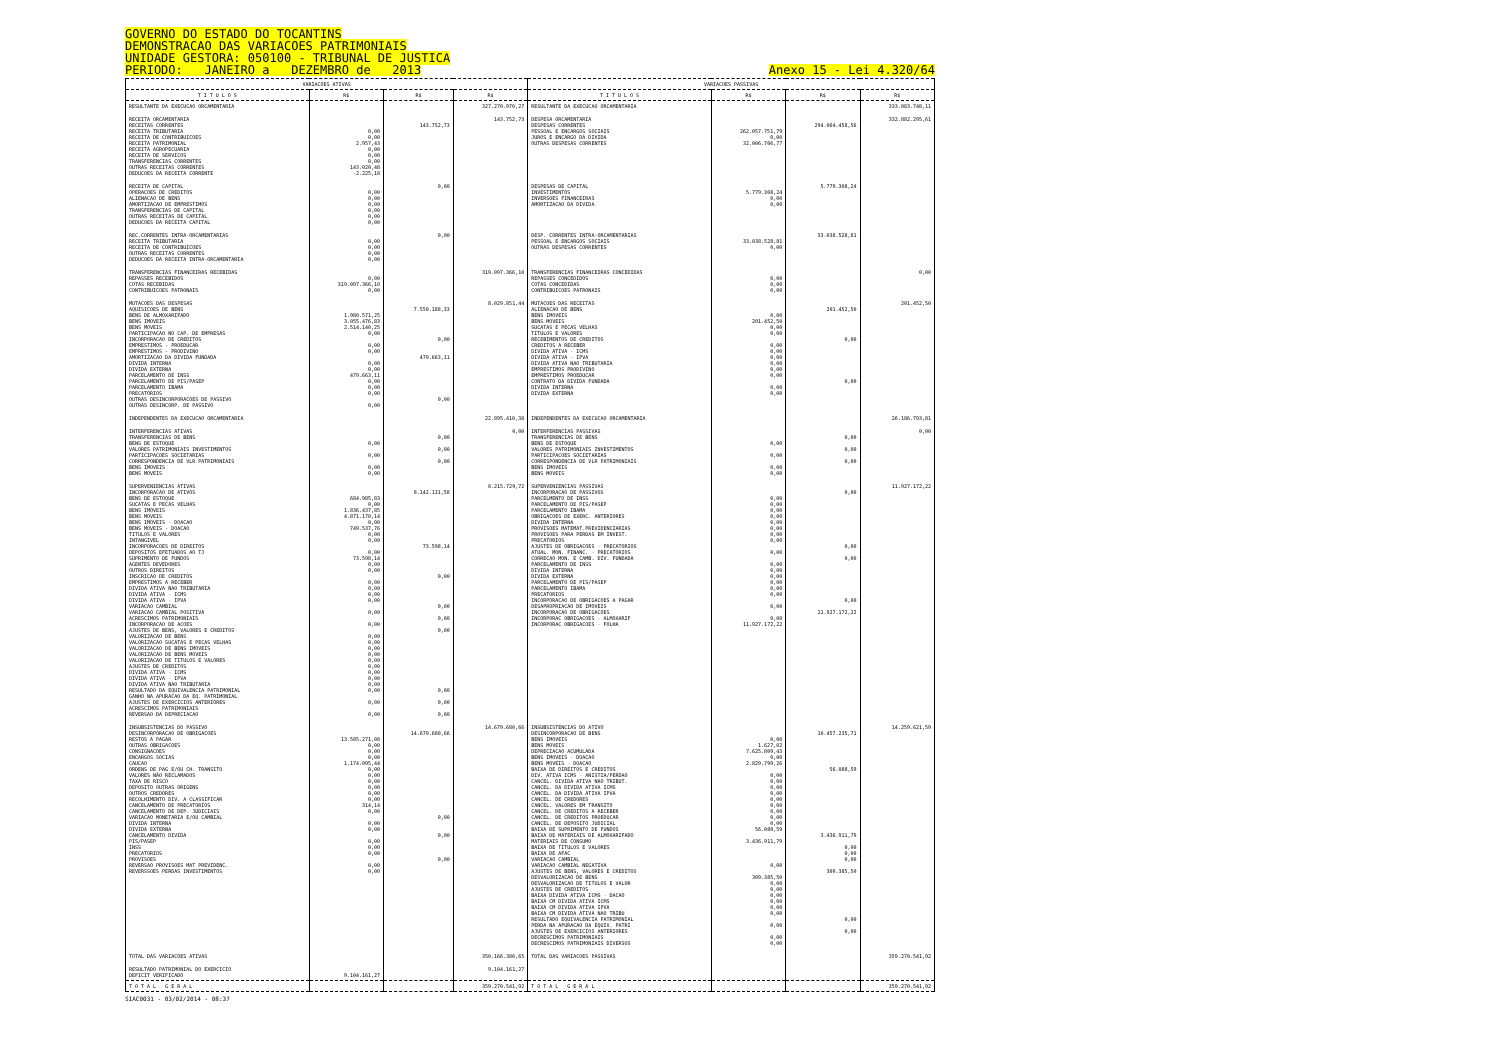GOVERNO DO ESTADO DO TOCANTINS
DEMONSTRACAO DAS VARIACOES PATRIMONIAIS
UNIDADE GESTORA: 050100 - TRIBUNAL DE JUSTICA
PERIODO: JANEIRO a DEZEMBRO de 2013 Anexo 15 - Lei 4.320/64
| VARIACOES ATIVAS | | | | VARIACOES PASSIVAS | | | |
| --- | --- | --- | --- | --- | --- | --- | --- |
| T I T U L O S | R$ | R$ | R$ | T I T U L O S | R$ | R$ | R$ |
| RESULTANTE DA EXECUCAO ORCAMENTARIA | | | 327.270.970,27 | RESULTANTE DA EXECUCAO ORCAMENTARIA | | | 333.083.748,11 |
| RECEITA ORCAMENTARIA RECEITAS CORRENTES RECEITA TRIBUTARIA RECEITA DE CONTRIBUICOES RECEITA PATRIMONIAL RECEITA AGROPECUARIA RECEITA DE SERVICOS TRANSFERENCIAS CORRENTES OUTRAS RECEITAS CORRENTES DEDUCOES DA RECEITA CORRENTE | 0,00 0,00 2.957,43 0,00 0,00 0,00 143.020,48 -2.225,18 | 143.752,73 | 143.752,73 | DESPESA ORCAMENTARIA DESPESAS CORRENTES PESSOAL E ENCARGOS SOCIAIS JUROS E ENCARGO DA DIVIDA OUTRAS DESPESAS CORRENTES | 262.057.751,79 0,00 32.006.706,77 | 294.064.458,56 | 332.882.295,61 |
| RECEITA DE CAPITAL OPERACOES DE CREDITOS ALIENACAO DE BENS AMORTIZACAO DE EMPRESTIMOS TRANSFERENCIAS DE CAPITAL OUTRAS RECEITAS DE CAPITAL DEDUCOES DA RECEITA CAPITAL | 0,00 0,00 0,00 0,00 0,00 0,00 | 0,00 | | DESPESAS DE CAPITAL INVESTIMENTOS INVERSOES FINANCEIRAS AMORTIZACAO DA DIVIDA | 5.779.308,24 0,00 0,00 | 5.779.308,24 | |
| REC.CORRENTES INTRA-ORCAMENTARIAS RECEITA TRIBUTARIA RECEITA DE CONTRIBUICOES OUTRAS RECEITAS CORRENTES DEDUCOES DA RECEITA INTRA-ORCAMENTARIA | 0,00 0,00 0,00 0,00 | 0,00 | | DESP. CORRENTES INTRA-ORCAMENTARIAS PESSOAL E ENCARGOS SOCIAIS OUTRAS DESPESAS CORRENTES | 33.038.528,81 0,00 | 33.038.528,81 | |
| TRANSFERENCIAS FINANCEIRAS RECEBIDAS REPASSES RECEBIDOS COTAS RECEBIDAS CONTRIBUICOES PATRONAIS | 0,00 319.097.366,10 0,00 | | 319.097.366,10 | TRANSFERENCIAS FINANCEIRAS CONCEDIDAS REPASSES CONCEDIDOS COTAS CONCEDIDAS CONTRIBUICOES PATRONAIS | 0,00 0,00 0,00 | | 0,00 |
| MUTACOES DAS DESPESAS AQUISICOES DE BENS BENS DE ALMOXARIFADO BENS IMOVEIS BENS MOVEIS PARTICIPACAO NO CAP. DE EMPRESAS INCORPORACAO DE CREDITOS EMPRESTIMOS - PROEDUCAR EMPRESTIMOS - PRODIVINO AMORTIZACAO DA DIVIDA FUNDADA DIVIDA INTERNA DIVIDA EXTERNA PARCELAMENTO DE INSS PARCELAMENTO DE PIS/PASEP PARCELAMENTO IBAMA PRECATORIOS OUTRAS DESINCORPORACOES DE PASSIVO OUTRAS DESINCORP. DE PASSIVO | 1.980.571,25 3.055.476,83 2.514.140,25 0,00 0,00 0,00 0,00 0,00 479.663,11 0,00 0,00 0,00 0,00 | 7.550.188,33 0,00 479.663,11 0,00 | 8.029.851,44 | MUTACOES DAS RECEITAS ALIENACAO DE BENS BENS IMOVEIS BENS MOVEIS SUCATAS E PECAS VELHAS TITULOS E VALORES RECEBIMENTOS DE CREDITOS CREDITOS A RECEBER DIVIDA ATIVA - ICMS DIVIDA ATIVA - IPVA DIVIDA ATIVA NAO TRIBUTARIA EMPRESTIMOS PRODIVINO EMPRESTIMOS PROEDUCAR CONTRATO DA DIVIDA FUNDADA DIVIDA INTERNA DIVIDA EXTERNA | 0,00 201.452,50 0,00 0,00 0,00 0,00 0,00 0,00 0,00 0,00 0,00 0,00 | 201.452,50 0,00 0,00 | 201.452,50 |
| INDEPENDENTES DA EXECUCAO ORCAMENTARIA | | | 22.895.410,38 | INDEPENDENTES DA EXECUCAO ORCAMENTARIA | | | 26.186.793,81 |
| INTERFERENCIAS ATIVAS TRANSFERENCIAS DE BENS BENS DE ESTOQUE VALORES PATRIMONIAIS INVESTIMENTOS PARTICIPACOES SOCIETARIAS CORRESPONDENCIA DE VLR PATRIMONIAIS BENS IMOVEIS BENS MOVEIS | 0,00 0,00 0,00 0,00 | 0,00 0,00 0,00 | 0,00 | INTERFERENCIAS PASSIVAS TRANSFERENCIAS DE BENS BENS DE ESTOQUE VALORES PATRIMONIAIS INVESTIMENTOS PARTICIPACOES SOCIETARIAS CORRESPONDENCIA DE VLR PATRIMONIAIS BENS IMOVEIS BENS MOVEIS | 0,00 0,00 0,00 0,00 | 0,00 0,00 0,00 | 0,00 |
| SUPERVENIENCIAS ATIVAS INCORPORACAO DE ATIVOS BENS DE ESTOQUE SUCATAS E PECAS VELHAS BENS IMOVEIS BENS MOVEIS BENS IMOVEIS - DOACAO BENS MOVEIS - DOACAO TITULOS E VALORES INTANGIVEL INCORPORACOES DE DIREITOS DEPOSITOS EFETUADOS AO TJ SUPRIMENTO DE FUNDOS AGENTES DEVEDORES OUTROS DIREITOS INSCRICAO DE CREDITOS EMPRESTIMOS A RECEBER DIVIDA ATIVA NAO TRIBUTARIA DIVIDA ATIVA - ICMS DIVIDA ATIVA - IPVA VARIACAO CAMBIAL VARIACAO CAMBIAL POSITIVA ACRESCIMOS PATRIMONIAIS INCORPORACAO DE ACOES AJUSTES DE BENS, VALORES E CREDITOS VALORIZACAO DE BENS VALORIZACAO SUCATAS E PECAS VELHAS VALORIZACAO DE BENS IMOVEIS VALORIZACAO DE BENS MOVEIS VALORIZACAO DE TITULOS E VALORES AJUSTES DE CREDITOS DIVIDA ATIVA - ICMS DIVIDA ATIVA - IPVA DIVIDA ATIVA NAO TRIBUTARIA RESULTADO DA EQUIVALENCIA PATRIMONIAL GANHO NA APURACAO DA EQ. PATRIMONIAL AJUSTES DE EXERCICIOS ANTERIORES ACRESCIMOS PATRIMONIAIS REVERSAO DA DEPRECIACAO | 684.985,83 0,00 1.836.437,85 4.871.170,14 0,00 749.537,76 0,00 0,00 0,00 73.598,14 0,00 0,00 0,00 0,00 0,00 0,00 0,00 0,00 0,00 0,00 0,00 0,00 0,00 0,00 0,00 0,00 0,00 0,00 0,00 0,00 | 8.142.131,58 73.598,14 0,00 0,00 0,00 0,00 0,00 0,00 0,00 | 8.215.729,72 | SUPERVENIENCIAS PASSIVAS INCORPORACAO DE PASSIVOS PARCELMENTO DE INSS PARCELAMENTO DE PIS/PASEP PARCELAMENTO IBAMA OBRIGACOES DE EXERC. ANTERIORES DIVIDA INTERNA PROVISOES MATEMAT.PREVIDENCIARIAS PROVISOES PARA PERDAS EM INVEST. PRECATORIOS AJUSTES DE OBRIGACOES - PRECATORIOS ATUAL. MON. FINANC. - PRECATORIOS CORRECAO MON. E CAMB. DIV. FUNDADA PARCELAMENTO DE INSS DIVIDA INTERNA DIVIDA EXTERNA PARCELAMENTO DE PIS/PASEP PARCELAMENTO IBAMA PRECATORIOS INCORPORACAO DE OBRIGACOES A PAGAR DESAPROPRIACAO DE IMOVEIS INCORPORACAO DE OBRIGACOES INCORPORAC OBRIGACOES - ALMOXARIF INCORPORAC OBRIGACOES - FOLHA | 0,00 0,00 0,00 0,00 0,00 0,00 0,00 0,00 0,00 0,00 0,00 0,00 0,00 0,00 0,00 0,00 0,00 11.927.172,22 | 0,00 0,00 0,00 0,00 11.927.172,22 | 11.927.172,22 |
| INSUBSISTENCIAS DO PASSIVO DESINCORPORACAO DE OBRIGACOES RESTOS A PAGAR OUTRAS OBRIGACOES CONSIGNACOES ENCARGOS SOCIAS CAUCAO ORDENS DE PAG E/OU CH. TRANSITO VALORES NÃO RECLAMADOS TAXA DE RISCO DEPOSITO OUTRAS ORIGENS OUTROS CREDORES RECOLHIMENTO DIV. A CLASSIFICAR CANCELAMENTO DE PRECATORIOS CANCELAMENTO DE DEP. JUDICIAIS VARIACAO MONETARIA E/OU CAMBIAL DIVIDA INTERNA DIVIDA EXTERNA CANCELAMENTO DIVIDA PIS/PASEP INSS PRECATORIOS PROVISOES REVERSAO PROVISOES MAT PREVIDENC. REVERSSOES PERDAS INVESTIMENTOS | 13.505.271,08 0,00 0,00 0,00 1.174.095,44 0,00 0,00 0,00 0,00 0,00 0,00 314,14 0,00 0,00 0,00 0,00 0,00 0,00 0,00 0,00 | 14.679.680,66 0,00 0,00 0,00 | 14.679.680,66 | INSUBSISTENCIAS DO ATIVO DESINCORPORACAO DE BENS BENS IMOVEIS BENS MOVEIS DEPRECIACAO ACUMULADA BENS IMOVEIS - DOACAO BENS MOVEIS - DOACAO BAIXA DE DIREITOS E CREDITOS DIV. ATIVA ICMS - ANISTIA/PERDAO CANCEL. DIVIDA ATIVA NAO TRIBUT. CANCEL. DA DIVIDA ATIVA ICMS CANCEL. DA DIVIDA ATIVA IPVA CANCEL. DE CREDORES CANCEL. VALORES EM TRANSITO CANCEL. DE CREDITOS A RECEBER CANCEL. DE CREDITOS PROEDUCAR CANCEL. DE DEPOSITO JUDICIAL BAIXA DE SUPRIMENTO DE FUNDOS BAIXA DE MATERIAIS DE ALMOXARIFADO MATERIAIS DE CONSUMO BAIXA DE TITULOS E VALORES BAIXA DE AFAC VARIACAO CAMBIAL VARIACAO CAMBIAL NEGATIVA AJUSTES DE BENS, VALORES E CREDITOS DESVALORIZACAO DE BENS DESVALORIZACAO DE TITULOS E VALOR AJUSTES DE CREDITOS BAIXA DIVIDA ATIVA ICMS - DACAO BAIXA CM DIVIDA ATIVA ICMS BAIXA CM DIVIDA ATIVA IPVA BAIXA CM DIVIDA ATIVA NAO TRIBU RESULTADO EQUIVALENCIA PATRIMONIAL PERDA NA APURACAO DA EQUIV. PATRI AJUSTES DE EXERCICIOS ANTERIORES DECRESCIMOS PATRIMONIAIS DECRESCIMOS PATRIMONIAIS DIVERSOS | 0,00 1.627,02 7.625.809,43 0,00 2.829.799,26 0,00 0,00 0,00 0,00 0,00 0,00 0,00 0,00 0,00 56.088,59 3.436.911,79 0,00 309.385,50 0,00 0,00 0,00 0,00 0,00 0,00 0,00 0,00 0,00 | 10.457.235,71 56.088,59 3.436.911,79 0,00 0,00 0,00 309.385,50 0,00 0,00 | 14.259.621,59 |
| TOTAL DAS VARIACOES ATIVAS | | | 350.166.380,65 | TOTAL DAS VARIACOES PASSIVAS | | | 359.270.541,92 |
| RESULTADO PATRIMONIAL DO EXERCICIO DEFICIT VERIFICADO | 9.104.161,27 | | 9.104.161,27 | | | | |
| T O T A L G E R A L | | | 359.270.541,92 | T O T A L G E R A L | | | 359.270.541,92 |
SIAC0031 - 03/02/2014 - 08:37